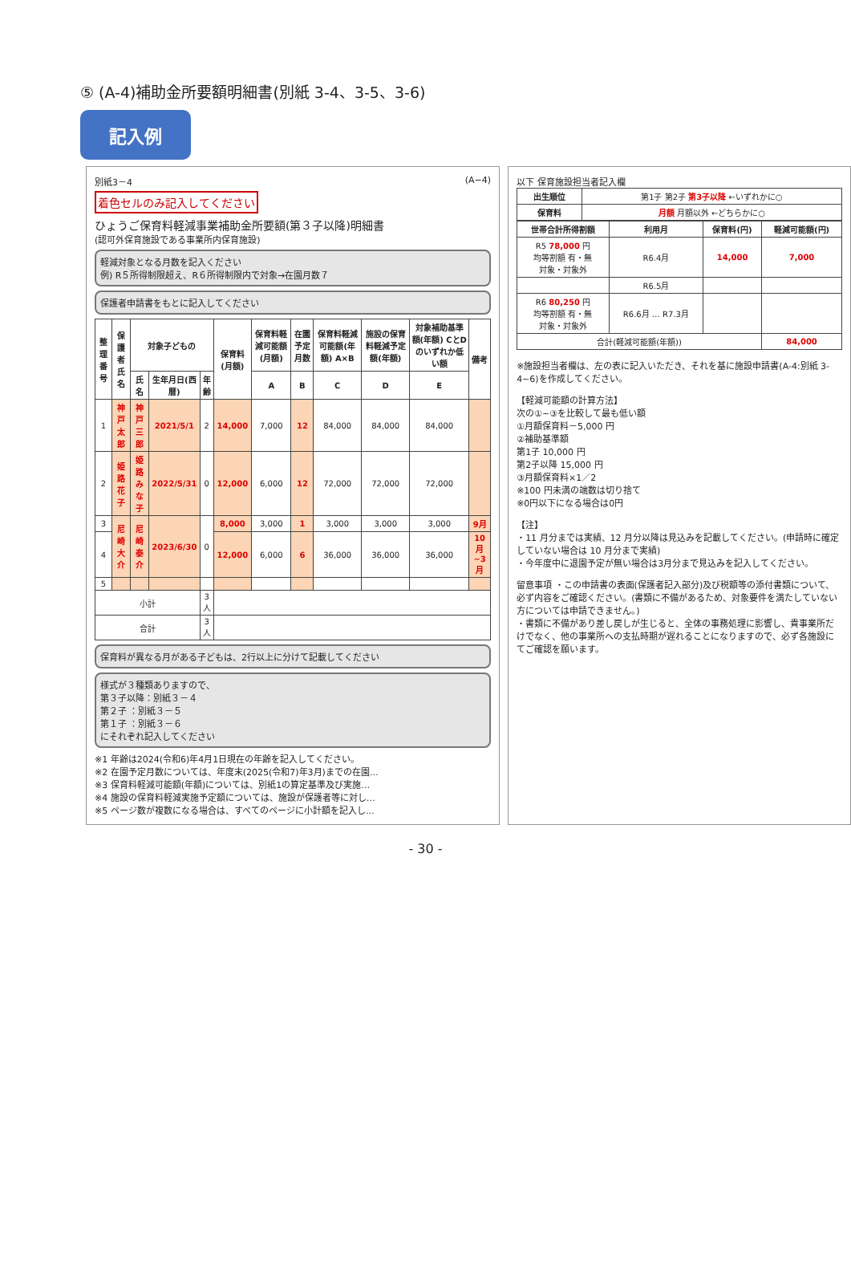⑤ (A-4)補助金所要額明細書(別紙 3-4、3-5、3-6)
記入例
別紙3－4 (A−4)
着色セルのみ記入してください
ひょうご保育料軽減事業補助金所要額(第３子以降)明細書
(認可外保育施設である事業所内保育施設)
軽減対象となる月数を記入ください
例) R５所得制限超え、R６所得制限内で対象→在園月数７
保護者申請書をもとに記入してください
| 整理番号 | 保護者氏名 | 対象子どもの | | | 保育料(月額) | 保育料軽減可能額(月額) | 在園予定月数 | 保育料軽減可能額(年額) A×B | 施設の保育料軽減予定額(年額) | 対象補助基準額(年額) CとDのいずれか低い額 | 備考 |
| --- | --- | --- | --- | --- | --- | --- | --- | --- | --- | --- | --- |
| | | 氏名 | 生年月日(西暦) | 年齢 | | A | B | C | D | E | |
| 1 | 神戸 太郎 | 神戸 三郎 | 2021/5/1 | 2 | 14,000 | 7,000 | 12 | 84,000 | 84,000 | 84,000 | |
| 2 | 姫路 花子 | 姫路 みな子 | 2022/5/31 | 0 | 12,000 | 6,000 | 12 | 72,000 | 72,000 | 72,000 | |
| 3 | 尼崎 大介 | 尼崎 泰介 | 2023/6/30 | 0 | 8,000 | 3,000 | 1 | 3,000 | 3,000 | 3,000 | 9月 |
| 4 | | | | | 12,000 | 6,000 | 6 | 36,000 | 36,000 | 36,000 | 10月~3月 |
| 5 | | | | | | | | | | | |
| 小計 | | | | 3人 | | | | | | | |
| 合計 | | | | 3人 | | | | | | | |
保育料が異なる月がある子どもは、2行以上に分けて記載してください
様式が３種類ありますので、
第３子以降：別紙３－４
第２子 ：別紙３－５
第１子 ：別紙３－６
にそれぞれ記入してください
※1 年齢は2024(令和6)年4月1日現在の年齢を記入してください。
※2 在園予定月数については、年度末(2025(令和7)年3月)までの在園…
※3 保育料軽減可能額(年額)については、別紙1の算定基準及び実施…
※4 施設の保育料軽減実施予定額については、施設が保護者等に対し…
※5 ページ数が複数になる場合は、すべてのページに小計額を記入し…
以下 保育施設担当者記入欄
| 出生順位 | 第1子 第2子 第3子以降 ←いずれかに○ |
| 保育料 | 月額 月額以外 ←どちらかに○ |
| 世帯合計所得割額 | 利用月 | 保育料(円) | 軽減可能額(円) |
| --- | --- | --- | --- |
| R5 78,000 円 均等割額 有・無 対象・対象外 | R6.4月 | 14,000 | 7,000 |
| | R6.5月 | | |
| R6 80,250 円 均等割額 有・無 対象・対象外 | R6.6月 … R7.3月 | | |
| 合計(軽減可能額(年額)) | | | 84,000 |
※施設担当者欄は、左の表に記入いただき、それを基に施設申請書(A-4:別紙 3-4~6)を作成してください。
【軽減可能額の計算方法】
次の①~③を比較して最も低い額
①月額保育料－5,000 円
②補助基準額
第1子 10,000 円
第2子以降 15,000 円
③月額保育料×1／2
※100 円未満の端数は切り捨て
※0円以下になる場合は0円
【注】
・11 月分までは実績、12 月分以降は見込みを記載してください。(申請時に確定していない場合は 10 月分まで実績)
・今年度中に退園予定が無い場合は3月分まで見込みを記入してください。
留意事項 ・この申請書の表面(保護者記入部分)及び税額等の添付書類について、必ず内容をご確認ください。(書類に不備があるため、対象要件を満たしていない方については申請できません。)
・書類に不備があり差し戻しが生じると、全体の事務処理に影響し、貴事業所だけでなく、他の事業所への支払時期が遅れることになりますので、必ず各施設にてご確認を願います。
- 30 -